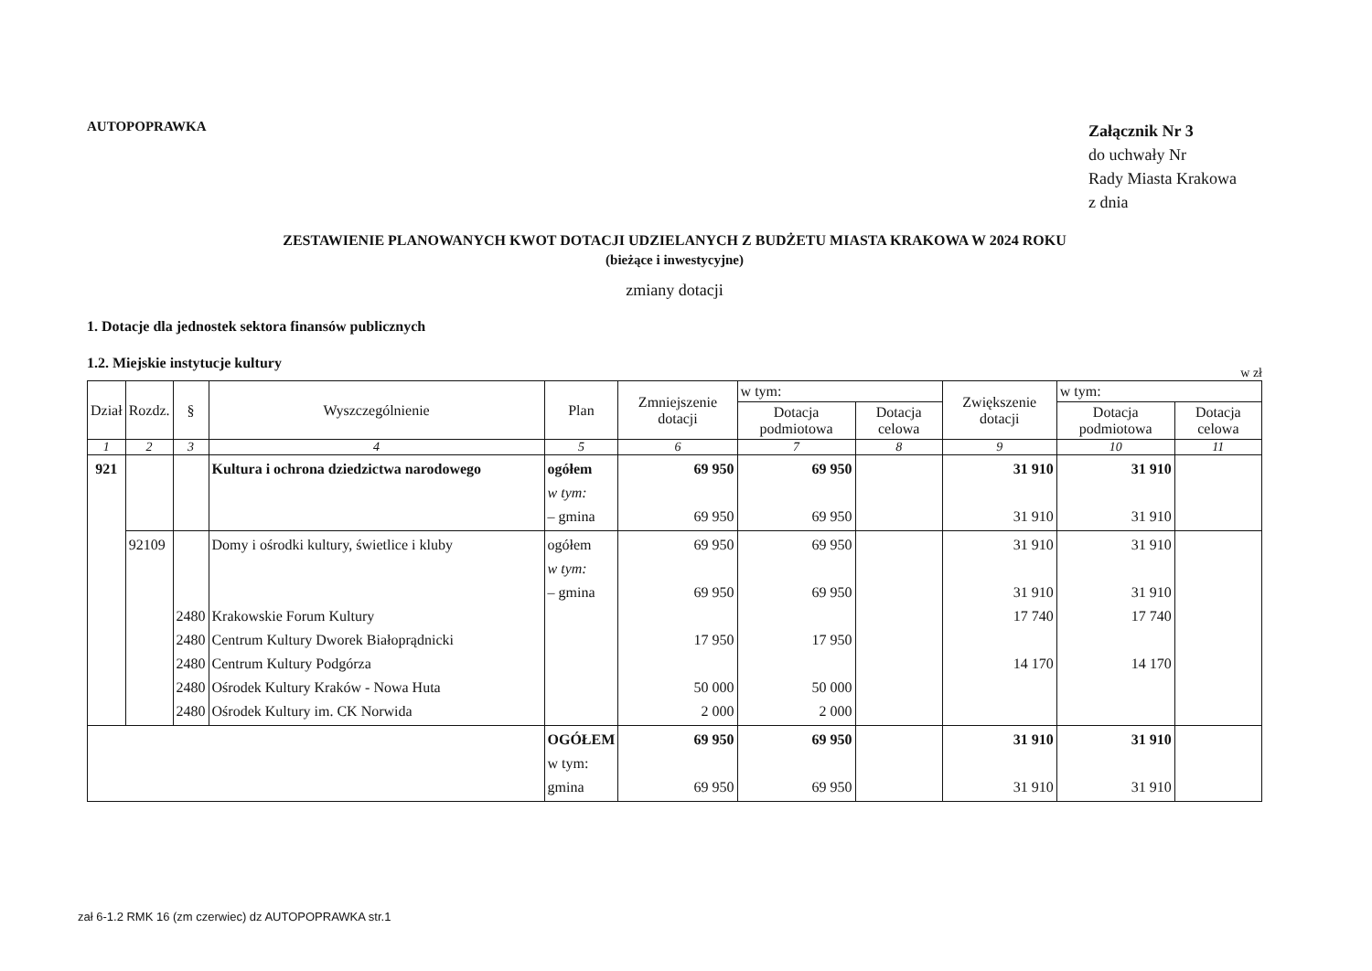AUTOPOPRAWKA
Załącznik Nr 3
do uchwały Nr
Rady Miasta Krakowa
z dnia
ZESTAWIENIE PLANOWANYCH KWOT DOTACJI UDZIELANYCH Z BUDŻETU MIASTA KRAKOWA W 2024 ROKU
(bieżące i inwestycyjne)
zmiany dotacji
1. Dotacje dla jednostek sektora finansów publicznych
1.2. Miejskie instytucje kultury
w zł
| Dział | Rozdz. | § | Wyszczególnienie | Plan | Zmniejszenie dotacji | w tym: | | Zwiększenie dotacji | w tym: | |
| --- | --- | --- | --- | --- | --- | --- | --- | --- | --- | --- |
| | | | | | | Dotacja podmiotowa | Dotacja celowa | | Dotacja podmiotowa | Dotacja celowa |
| 1 | 2 | 3 | 4 | 5 | 6 | 7 | 8 | 9 | 10 | 11 |
| 921 | | | Kultura i ochrona dziedzictwa narodowego | ogółem w tym: – gmina | 69 950 69 950 | 69 950 69 950 | | 31 910 31 910 | 31 910 31 910 | |
| | 92109 | 2480 2480 2480 2480 2480 | Domy i ośrodki kultury, świetlice i kluby Krakowskie Forum Kultury Centrum Kultury Dworek Białoprądnicki Centrum Kultury Podgórza Ośrodek Kultury Kraków - Nowa Huta Ośrodek Kultury im. CK Norwida | ogółem w tym: – gmina | 69 950 69 950 17 950 50 000 2 000 | 69 950 69 950 17 950 50 000 2 000 | | 31 910 31 910 17 740 14 170 | 31 910 31 910 17 740 14 170 | |
| | | | | OGÓŁEM w tym: gmina | 69 950 69 950 | 69 950 69 950 | | 31 910 31 910 | 31 910 31 910 | |
zał 6-1.2 RMK 16 (zm czerwiec) dz AUTOPOPRAWKA str.1